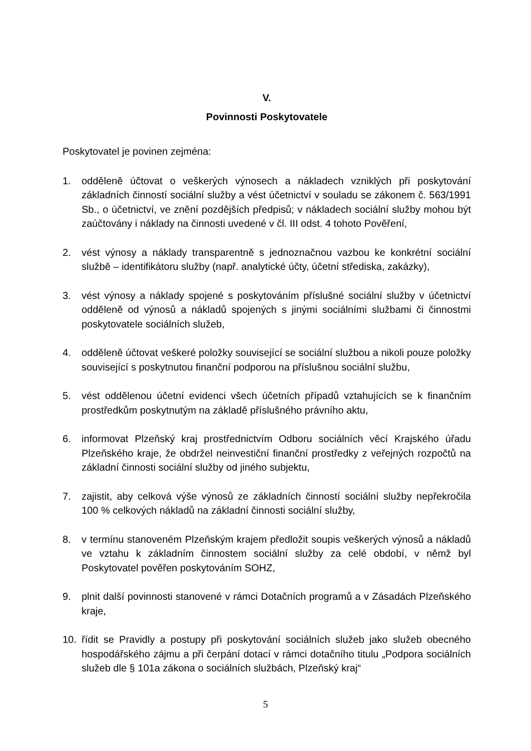V.
Povinnosti Poskytovatele
Poskytovatel je povinen zejména:
1. odděleně účtovat o veškerých výnosech a nákladech vzniklých při poskytování základních činností sociální služby a vést účetnictví v souladu se zákonem č. 563/1991 Sb., o účetnictví, ve znění pozdějších předpisů; v nákladech sociální služby mohou být zaúčtovány i náklady na činnosti uvedené v čl. III odst. 4 tohoto Pověření,
2. vést výnosy a náklady transparentně s jednoznačnou vazbou ke konkrétní sociální službě – identifikátoru služby (např. analytické účty, účetní střediska, zakázky),
3. vést výnosy a náklady spojené s poskytováním příslušné sociální služby v účetnictví odděleně od výnosů a nákladů spojených s jinými sociálními službami či činnostmi poskytovatele sociálních služeb,
4. odděleně účtovat veškeré položky související se sociální službou a nikoli pouze položky související s poskytnutou finanční podporou na příslušnou sociální službu,
5. vést oddělenou účetní evidenci všech účetních případů vztahujících se k finančním prostředkům poskytnutým na základě příslušného právního aktu,
6. informovat Plzeňský kraj prostřednictvím Odboru sociálních věcí Krajského úřadu Plzeňského kraje, že obdržel neinvestiční finanční prostředky z veřejných rozpočtů na základní činnosti sociální služby od jiného subjektu,
7. zajistit, aby celková výše výnosů ze základních činností sociální služby nepřekročila 100 % celkových nákladů na základní činnosti sociální služby,
8. v termínu stanoveném Plzeňským krajem předložit soupis veškerých výnosů a nákladů ve vztahu k základním činnostem sociální služby za celé období, v němž byl Poskytovatel pověřen poskytováním SOHZ,
9. plnit další povinnosti stanovené v rámci Dotačních programů a v Zásadách Plzeňského kraje,
10. řídit se Pravidly a postupy při poskytování sociálních služeb jako služeb obecného hospodářského zájmu a při čerpání dotací v rámci dotačního titulu „Podpora sociálních služeb dle § 101a zákona o sociálních službách, Plzeňský kraj“
5